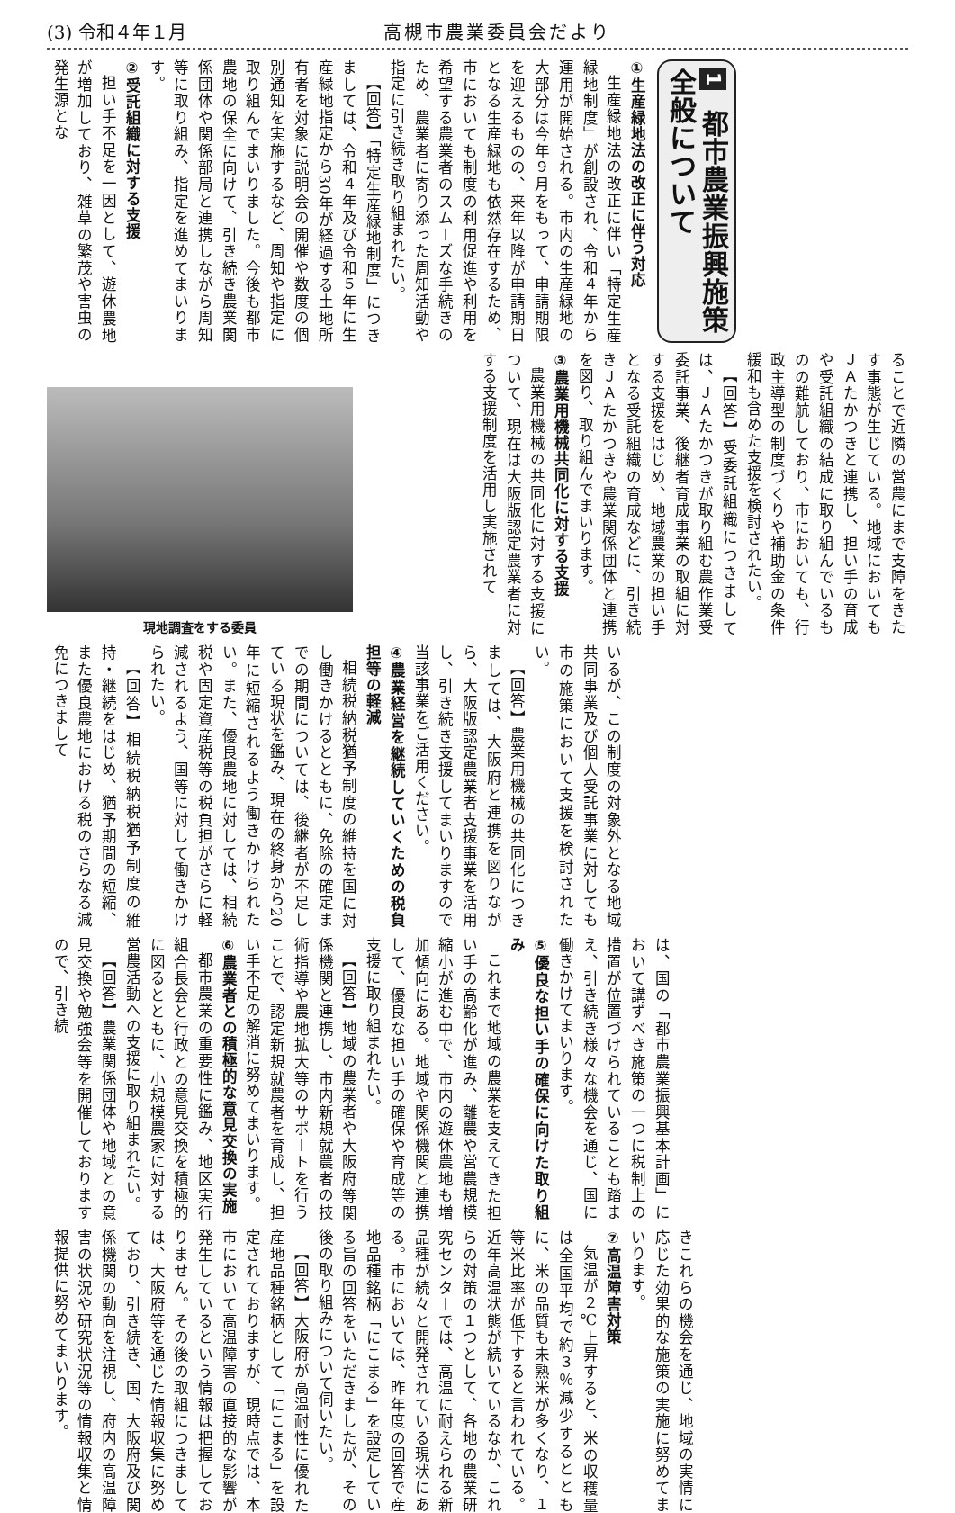(3) 令和４年１月 高槻市農業委員会だより
1 都市農業振興施策全般について
①生産緑地法の改正に伴う対応
生産緑地法の改正に伴い「特定生産緑地制度」が創設され、令和４年から運用が開始される。市内の生産緑地の大部分は今年９月をもって、申請期限を迎えるものの、来年以降が申請期日となる生産緑地も依然存在するため、市においても制度の利用促進や利用を希望する農業者のスムーズな手続きのため、農業者に寄り添った周知活動や指定に引き続き取り組まれたい。
【回答】「特定生産緑地制度」につきましては、令和４年及び令和５年に生産緑地指定から30年が経過する土地所有者を対象に説明会の開催や数度の個別通知を実施するなど、周知や指定に取り組んでまいりました。今後も都市農地の保全に向けて、引き続き農業関係団体や関係部局と連携しながら周知等に取り組み、指定を進めてまいります。
②受託組織に対する支援
担い手不足を一因として、遊休農地が増加しており、雑草の繁茂や害虫の発生源とな
現地調査をする委員
ることで近隣の営農にまで支障をきたす事態が生じている。地域においてもＪＡたかつきと連携し、担い手の育成や受託組織の結成に取り組んでいるものの難航しており、市においても、行政主導型の制度づくりや補助金の条件緩和も含めた支援を検討されたい。
【回答】受委託組織につきましては、ＪＡたかつきが取り組む農作業受委託事業、後継者育成事業の取組に対する支援をはじめ、地域農業の担い手となる受託組織の育成などに、引き続きＪＡたかつきや農業関係団体と連携を図り、取り組んでまいります。
③農業用機械共同化に対する支援
農業用機械の共同化に対する支援について、現在は大阪版認定農業者に対する支援制度を活用し実施されて
いるが、この制度の対象外となる地域共同事業及び個人受託事業に対しても市の施策において支援を検討されたい。
【回答】農業用機械の共同化につきましては、大阪府と連携を図りながら、大阪版認定農業者支援事業を活用し、引き続き支援してまいりますので当該事業をご活用ください。
④農業経営を継続していくための税負担等の軽減
相続税納税猶予制度の維持を国に対し働きかけるとともに、免除の確定までの期間については、後継者が不足している現状を鑑み、現在の終身から20年に短縮されるよう働きかけられたい。また、優良農地に対しては、相続税や固定資産税等の税負担がさらに軽減されるよう、国等に対して働きかけられたい。
【回答】相続税納税猶予制度の維持・継続をはじめ、猶予期間の短縮、また優良農地における税のさらなる減免につきまして
は、国の「都市農業振興基本計画」において講ずべき施策の一つに税制上の措置が位置づけられていることも踏まえ、引き続き様々な機会を通じ、国に働きかけてまいります。
⑤優良な担い手の確保に向けた取り組み
これまで地域の農業を支えてきた担い手の高齢化が進み、離農や営農規模縮小が進む中で、市内の遊休農地も増加傾向にある。地域や関係機関と連携して、優良な担い手の確保や育成等の支援に取り組まれたい。
【回答】地域の農業者や大阪府等関係機関と連携し、市内新規就農者の技術指導や農地拡大等のサポートを行うことで、認定新規就農者を育成し、担い手不足の解消に努めてまいります。
⑥農業者との積極的な意見交換の実施
都市農業の重要性に鑑み、地区実行組合長会と行政との意見交換を積極的に図るとともに、小規模農家に対する営農活動への支援に取り組まれたい。
【回答】農業関係団体や地域との意見交換や勉強会等を開催しておりますので、引き続
きこれらの機会を通じ、地域の実情に応じた効果的な施策の実施に努めてまいります。
⑦高温障害対策
気温が２℃上昇すると、米の収穫量は全国平均で約３％減少するとともに、米の品質も未熟米が多くなり、１等米比率が低下すると言われている。近年高温状態が続いているなか、これらの対策の１つとして、各地の農業研究センターでは、高温に耐えられる新品種が続々と開発されている現状にある。市においては、昨年度の回答で産地品種銘柄「にこまる」を設定している旨の回答をいただきましたが、その後の取り組みについて伺いたい。
【回答】大阪府が高温耐性に優れた産地品種銘柄として「にこまる」を設定されておりますが、現時点では、本市において高温障害の直接的な影響が発生しているという情報は把握しておりません。その後の取組につきましては、大阪府等を通じた情報収集に努めており、引き続き、国、大阪府及び関係機関の動向を注視し、府内の高温障害の状況や研究状況等の情報収集と情報提供に努めてまいります。